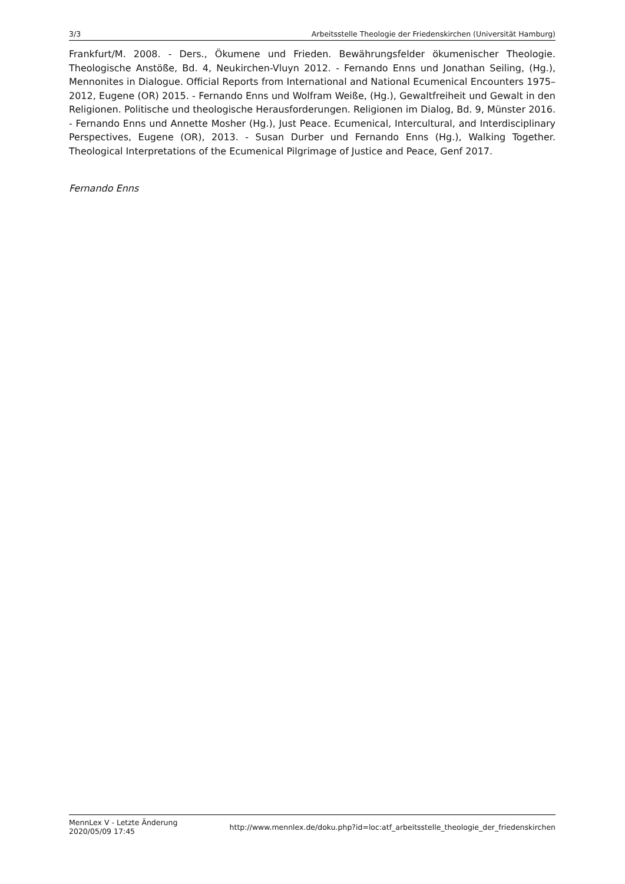3/3 Arbeitsstelle Theologie der Friedenskirchen (Universität Hamburg)
Frankfurt/M. 2008. - Ders., Ökumene und Frieden. Bewährungsfelder ökumenischer Theologie. Theologische Anstöße, Bd. 4, Neukirchen-Vluyn 2012. - Fernando Enns und Jonathan Seiling, (Hg.), Mennonites in Dialogue. Official Reports from International and National Ecumenical Encounters 1975–2012, Eugene (OR) 2015. - Fernando Enns und Wolfram Weiße, (Hg.), Gewaltfreiheit und Gewalt in den Religionen. Politische und theologische Herausforderungen. Religionen im Dialog, Bd. 9, Münster 2016. - Fernando Enns und Annette Mosher (Hg.), Just Peace. Ecumenical, Intercultural, and Interdisciplinary Perspectives, Eugene (OR), 2013. - Susan Durber und Fernando Enns (Hg.), Walking Together. Theological Interpretations of the Ecumenical Pilgrimage of Justice and Peace, Genf 2017.
Fernando Enns
MennLex V - Letzte Änderung
2020/05/09 17:45 http://www.mennlex.de/doku.php?id=loc:atf_arbeitsstelle_theologie_der_friedenskirchen